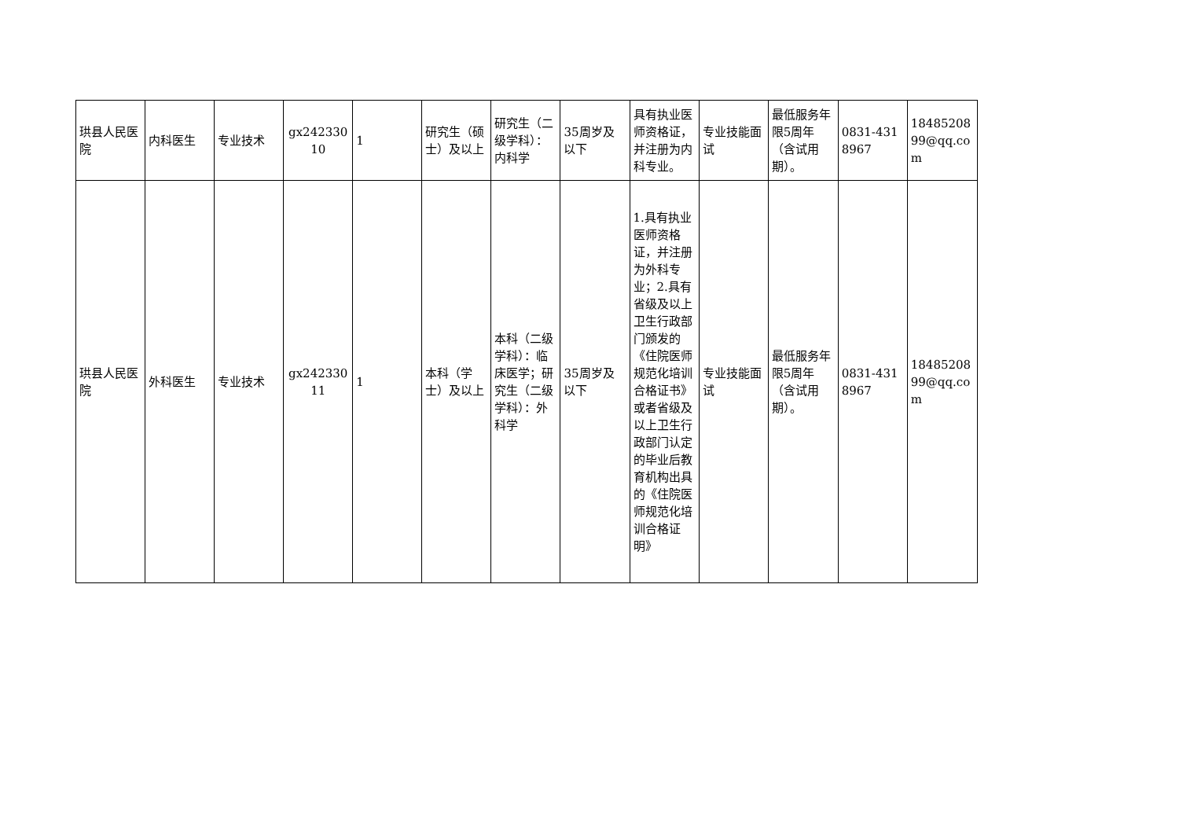| 珙县人民医院 | 内科医生 | 专业技术 | gx24233010 | 1 | 研究生（硕士）及以上 | 研究生（二级学科）：内科学 | 35周岁及以下 | 具有执业医师资格证，并注册为内科专业。 | 专业技能面试 | 最低服务年限5周年（含试用期）。 | 0831-4318967 | 1848520899@qq.com |
| 珙县人民医院 | 外科医生 | 专业技术 | gx24233011 | 1 | 本科（学士）及以上 | 本科（二级学科）：临床医学；研究生（二级学科）：外科学 | 35周岁及以下 | 1.具有执业医师资格证，并注册为外科专业；2.具有省级及以上卫生行政部门颁发的《住院医师规范化培训合格证书》或者省级及以上卫生行政部门认定的毕业后教育机构出具的《住院医师规范化培训合格证明》 | 专业技能面试 | 最低服务年限5周年（含试用期）。 | 0831-4318967 | 1848520899@qq.com |